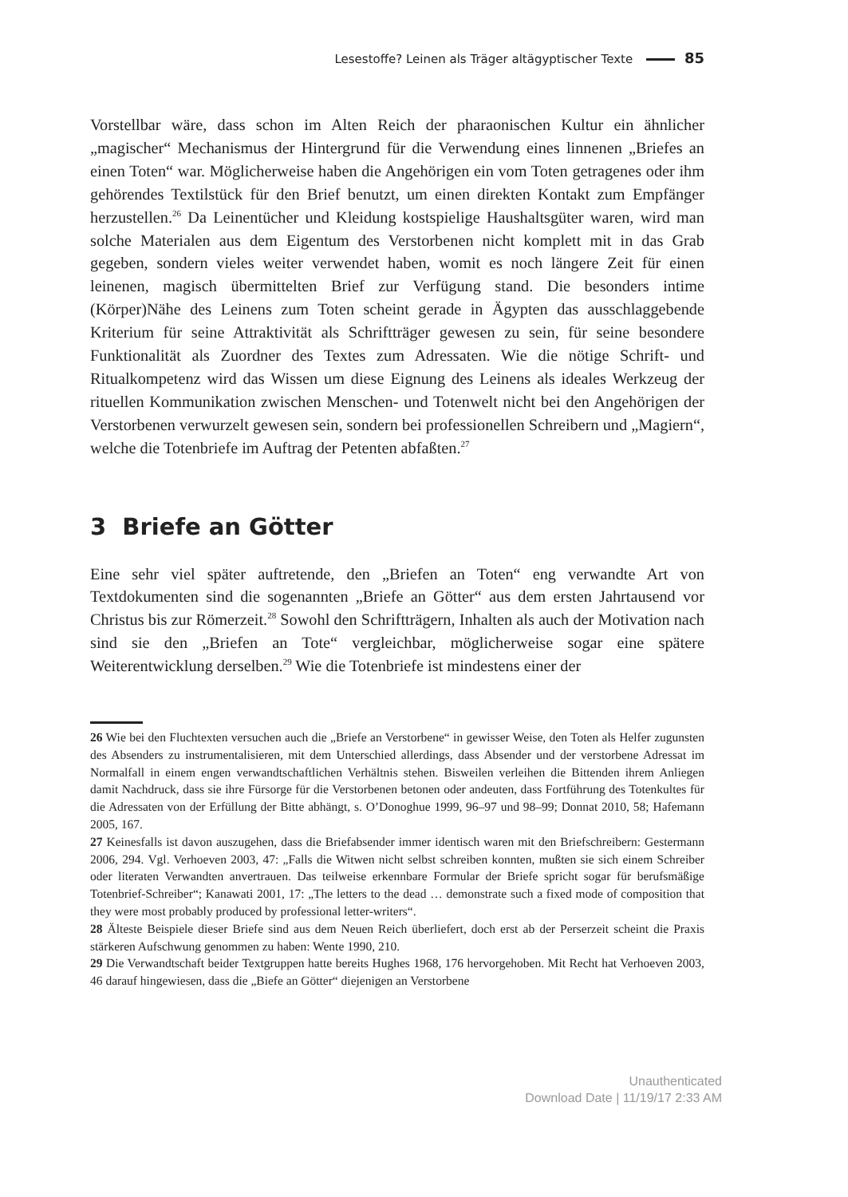Lesestoffe? Leinen als Träger altägyptischer Texte 85
Vorstellbar wäre, dass schon im Alten Reich der pharaonischen Kultur ein ähnlicher „magischer“ Mechanismus der Hintergrund für die Verwendung eines linnenen „Briefes an einen Toten“ war. Möglicherweise haben die Angehörigen ein vom Toten getragenes oder ihm gehörendes Textilstück für den Brief benutzt, um einen direkten Kontakt zum Empfänger herzustellen.<sup>26</sup> Da Leinentücher und Kleidung kostspielige Haushaltsgüter waren, wird man solche Materialen aus dem Eigentum des Verstorbenen nicht komplett mit in das Grab gegeben, sondern vieles weiter verwendet haben, womit es noch längere Zeit für einen leinenen, magisch übermittelten Brief zur Verfügung stand. Die besonders intime (Körper)Nähe des Leinens zum Toten scheint gerade in Ägypten das ausschlaggebende Kriterium für seine Attraktivität als Schriftträger gewesen zu sein, für seine besondere Funktionalität als Zuordner des Textes zum Adressaten. Wie die nötige Schrift- und Ritualkompetenz wird das Wissen um diese Eignung des Leinens als ideales Werkzeug der rituellen Kommunikation zwischen Menschen- und Totenwelt nicht bei den Angehörigen der Verstorbenen verwurzelt gewesen sein, sondern bei professionellen Schreibern und „Magiern“, welche die Totenbriefe im Auftrag der Petenten abfaßten.<sup>27</sup>
3 Briefe an Götter
Eine sehr viel später auftretende, den „Briefen an Toten“ eng verwandte Art von Textdokumenten sind die sogenannten „Briefe an Götter“ aus dem ersten Jahrtausend vor Christus bis zur Römerzeit.<sup>28</sup> Sowohl den Schriftträgern, Inhalten als auch der Motivation nach sind sie den „Briefen an Tote“ vergleichbar, möglicherweise sogar eine spätere Weiterentwicklung derselben.<sup>29</sup> Wie die Totenbriefe ist mindestens einer der
26 Wie bei den Fluchtexten versuchen auch die „Briefe an Verstorbene“ in gewisser Weise, den Toten als Helfer zugunsten des Absenders zu instrumentalisieren, mit dem Unterschied allerdings, dass Absender und der verstorbene Adressat im Normalfall in einem engen verwandtschaftlichen Verhältnis stehen. Bisweilen verleihen die Bittenden ihrem Anliegen damit Nachdruck, dass sie ihre Fürsorge für die Verstorbenen betonen oder andeuten, dass Fortführung des Totenkultes für die Adressaten von der Erfüllung der Bitte abhängt, s. O’Donoghue 1999, 96–97 und 98–99; Donnat 2010, 58; Hafemann 2005, 167.
27 Keinesfalls ist davon auszugehen, dass die Briefabsender immer identisch waren mit den Briefschreibern: Gestermann 2006, 294. Vgl. Verhoeven 2003, 47: „Falls die Witwen nicht selbst schreiben konnten, mußten sie sich einem Schreiber oder literaten Verwandten anvertrauen. Das teilweise erkennbare Formular der Briefe spricht sogar für berufsmäßige Totenbrief-Schreiber“; Kanawati 2001, 17: „The letters to the dead … demonstrate such a fixed mode of composition that they were most probably produced by professional letter-writers“.
28 Älteste Beispiele dieser Briefe sind aus dem Neuen Reich überliefert, doch erst ab der Perserzeit scheint die Praxis stärkeren Aufschwung genommen zu haben: Wente 1990, 210.
29 Die Verwandtschaft beider Textgruppen hatte bereits Hughes 1968, 176 hervorgehoben. Mit Recht hat Verhoeven 2003, 46 darauf hingewiesen, dass die „Biefe an Götter“ diejenigen an Verstorbene
Unauthenticated
Download Date | 11/19/17 2:33 AM